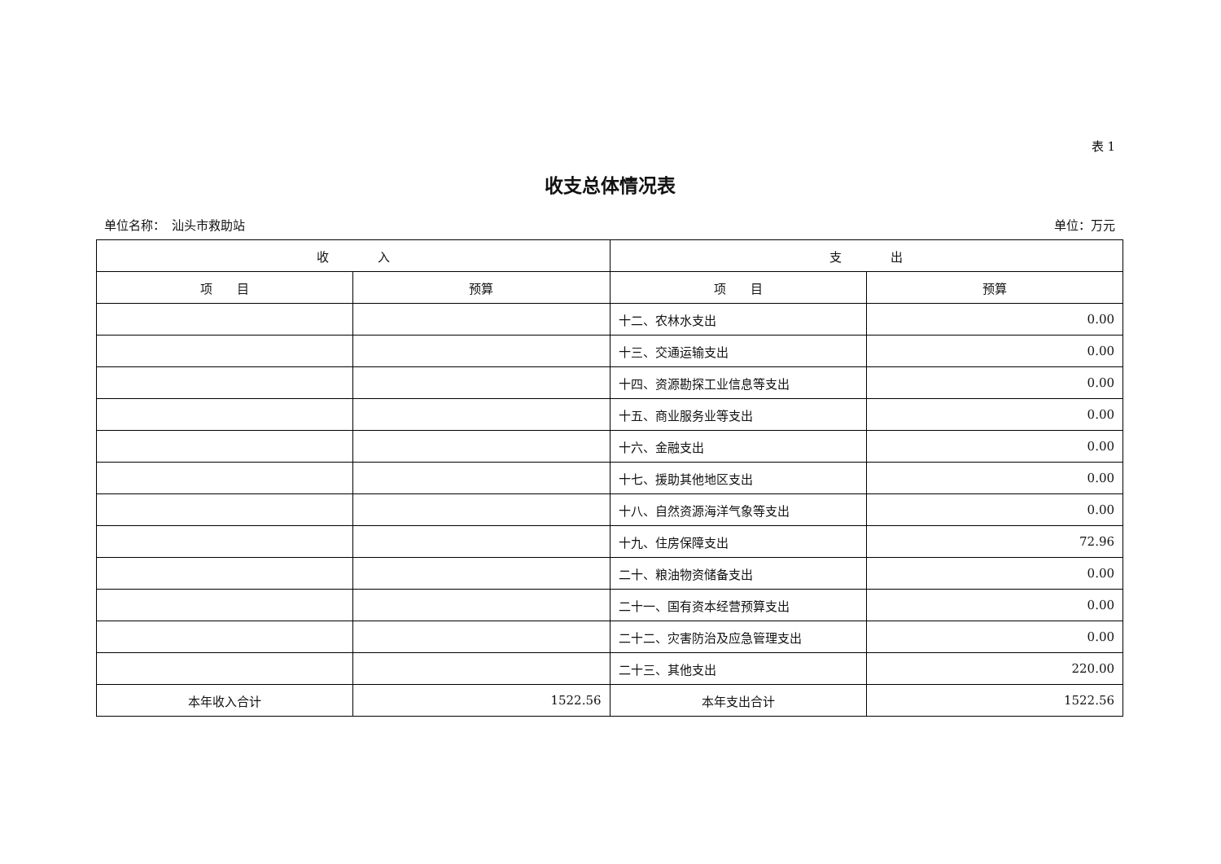表 1
收支总体情况表
单位名称：　汕头市救助站 单位：万元
| 收 入 | | 支 出 | |
| --- | --- | --- | --- |
| 项 目 | 预算 | 项 目 | 预算 |
| | | 十二、农林水支出 | 0.00 |
| | | 十三、交通运输支出 | 0.00 |
| | | 十四、资源勘探工业信息等支出 | 0.00 |
| | | 十五、商业服务业等支出 | 0.00 |
| | | 十六、金融支出 | 0.00 |
| | | 十七、援助其他地区支出 | 0.00 |
| | | 十八、自然资源海洋气象等支出 | 0.00 |
| | | 十九、住房保障支出 | 72.96 |
| | | 二十、粮油物资储备支出 | 0.00 |
| | | 二十一、国有资本经营预算支出 | 0.00 |
| | | 二十二、灾害防治及应急管理支出 | 0.00 |
| | | 二十三、其他支出 | 220.00 |
| 本年收入合计 | 1522.56 | 本年支出合计 | 1522.56 |